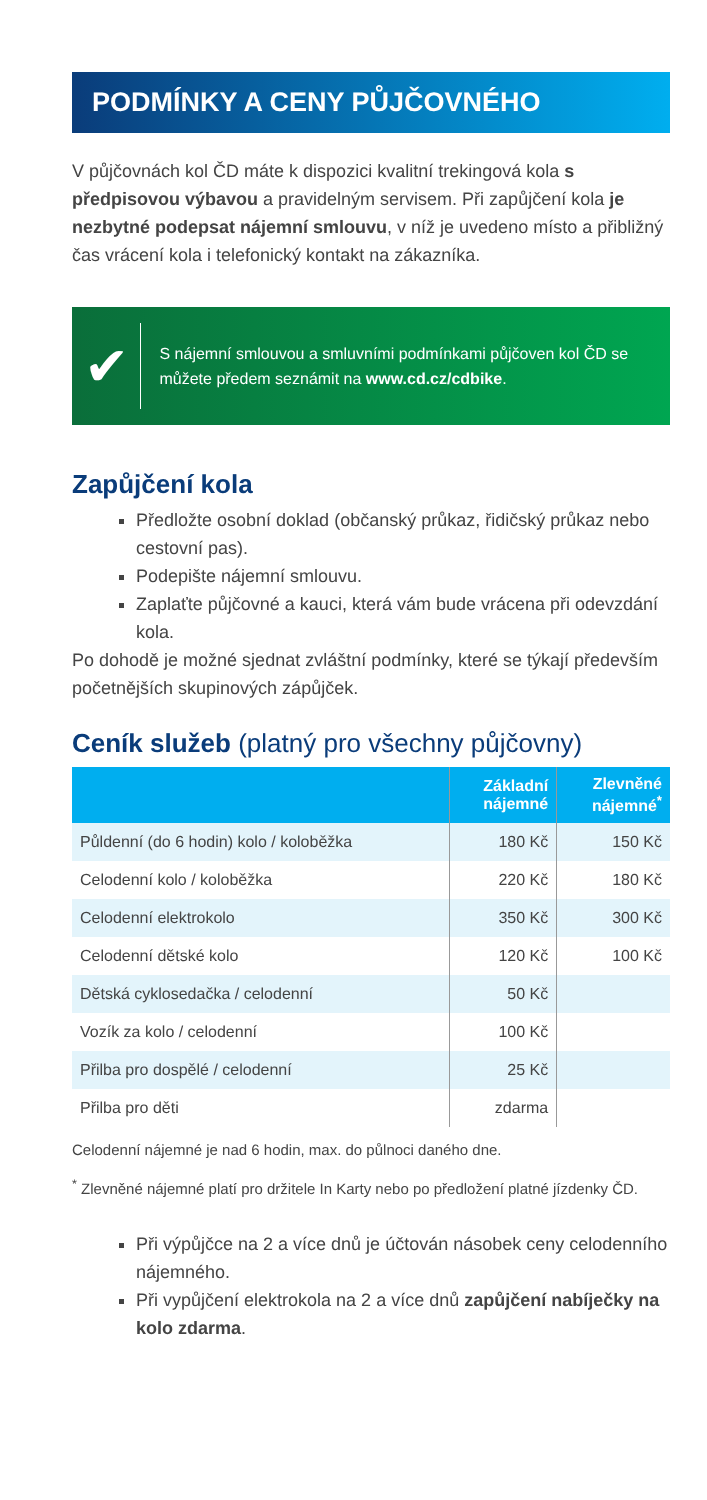PODMÍNKY A CENY PŮJČOVNÉHO
V půjčovnách kol ČD máte k dispozici kvalitní trekingová kola s předpisovou výbavou a pravidelným servisem. Při zapůjčení kola je nezbytné podepsat nájemní smlouvu, v níž je uvedeno místo a přibližný čas vrácení kola i telefonický kontakt na zákazníka.
✔
S nájemní smlouvou a smluvními podmínkami půjčoven kol ČD se můžete předem seznámit na www.cd.cz/cdbike.
Zapůjčení kola
Předložte osobní doklad (občanský průkaz, řidičský průkaz nebo cestovní pas).
Podepište nájemní smlouvu.
Zaplaťte půjčovné a kauci, která vám bude vrácena při odevzdání kola.
Po dohodě je možné sjednat zvláštní podmínky, které se týkají především početnějších skupinových zápůjček.
Ceník služeb (platný pro všechny půjčovny)
| | Základní nájemné | Zlevněné nájemné<sup>*</sup> |
| --- | --- | --- |
| Půldenní (do 6 hodin) kolo / koloběžka | 180 Kč | 150 Kč |
| Celodenní kolo / koloběžka | 220 Kč | 180 Kč |
| Celodenní elektrokolo | 350 Kč | 300 Kč |
| Celodenní dětské kolo | 120 Kč | 100 Kč |
| Dětská cyklosedačka / celodenní | 50 Kč | |
| Vozík za kolo / celodenní | 100 Kč | |
| Přilba pro dospělé / celodenní | 25 Kč | |
| Přilba pro děti | zdarma | |
Celodenní nájemné je nad 6 hodin, max. do půlnoci daného dne.
<sup>*</sup> Zlevněné nájemné platí pro držitele In Karty nebo po předložení platné jízdenky ČD.
Při výpůjčce na 2 a více dnů je účtován násobek ceny celodenního nájemného.
Při vypůjčení elektrokola na 2 a více dnů zapůjčení nabíječky na kolo zdarma.